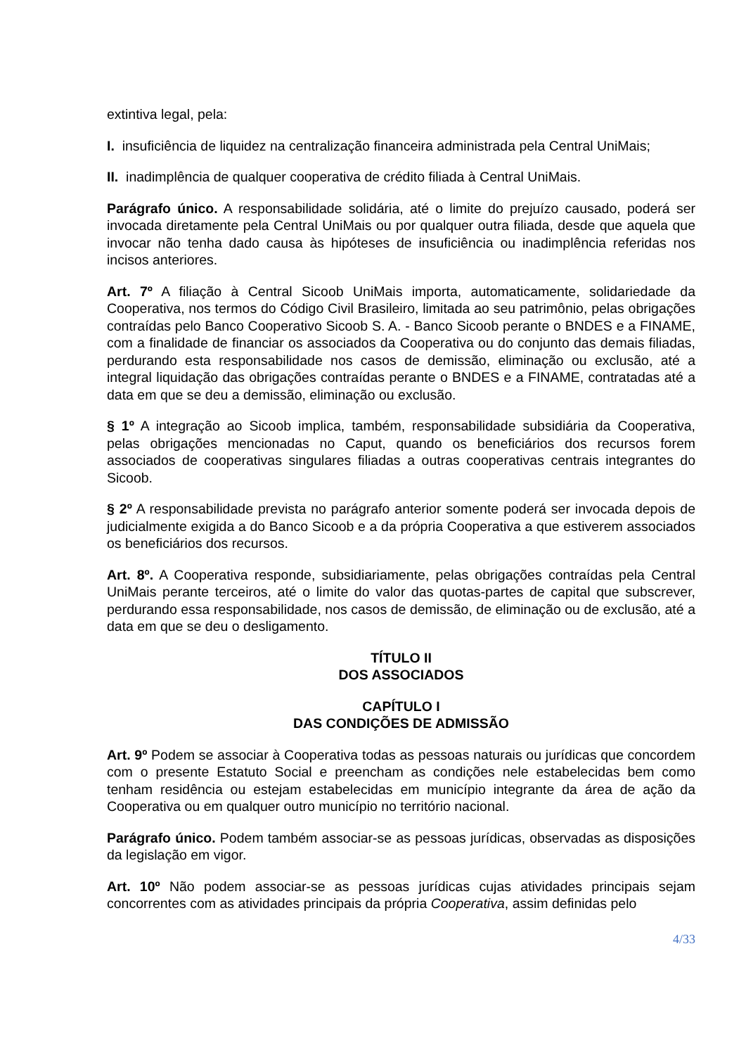extintiva legal, pela:
I. insuficiência de liquidez na centralização financeira administrada pela Central UniMais;
II. inadimplência de qualquer cooperativa de crédito filiada à Central UniMais.
Parágrafo único. A responsabilidade solidária, até o limite do prejuízo causado, poderá ser invocada diretamente pela Central UniMais ou por qualquer outra filiada, desde que aquela que invocar não tenha dado causa às hipóteses de insuficiência ou inadimplência referidas nos incisos anteriores.
Art. 7º A filiação à Central Sicoob UniMais importa, automaticamente, solidariedade da Cooperativa, nos termos do Código Civil Brasileiro, limitada ao seu patrimônio, pelas obrigações contraídas pelo Banco Cooperativo Sicoob S. A. - Banco Sicoob perante o BNDES e a FINAME, com a finalidade de financiar os associados da Cooperativa ou do conjunto das demais filiadas, perdurando esta responsabilidade nos casos de demissão, eliminação ou exclusão, até a integral liquidação das obrigações contraídas perante o BNDES e a FINAME, contratadas até a data em que se deu a demissão, eliminação ou exclusão.
§ 1º A integração ao Sicoob implica, também, responsabilidade subsidiária da Cooperativa, pelas obrigações mencionadas no Caput, quando os beneficiários dos recursos forem associados de cooperativas singulares filiadas a outras cooperativas centrais integrantes do Sicoob.
§ 2º A responsabilidade prevista no parágrafo anterior somente poderá ser invocada depois de judicialmente exigida a do Banco Sicoob e a da própria Cooperativa a que estiverem associados os beneficiários dos recursos.
Art. 8º. A Cooperativa responde, subsidiariamente, pelas obrigações contraídas pela Central UniMais perante terceiros, até o limite do valor das quotas-partes de capital que subscrever, perdurando essa responsabilidade, nos casos de demissão, de eliminação ou de exclusão, até a data em que se deu o desligamento.
TÍTULO II
DOS ASSOCIADOS
CAPÍTULO I
DAS CONDIÇÕES DE ADMISSÃO
Art. 9º Podem se associar à Cooperativa todas as pessoas naturais ou jurídicas que concordem com o presente Estatuto Social e preencham as condições nele estabelecidas bem como tenham residência ou estejam estabelecidas em município integrante da área de ação da Cooperativa ou em qualquer outro município no território nacional.
Parágrafo único. Podem também associar-se as pessoas jurídicas, observadas as disposições da legislação em vigor.
Art. 10º Não podem associar-se as pessoas jurídicas cujas atividades principais sejam concorrentes com as atividades principais da própria Cooperativa, assim definidas pelo
4/33